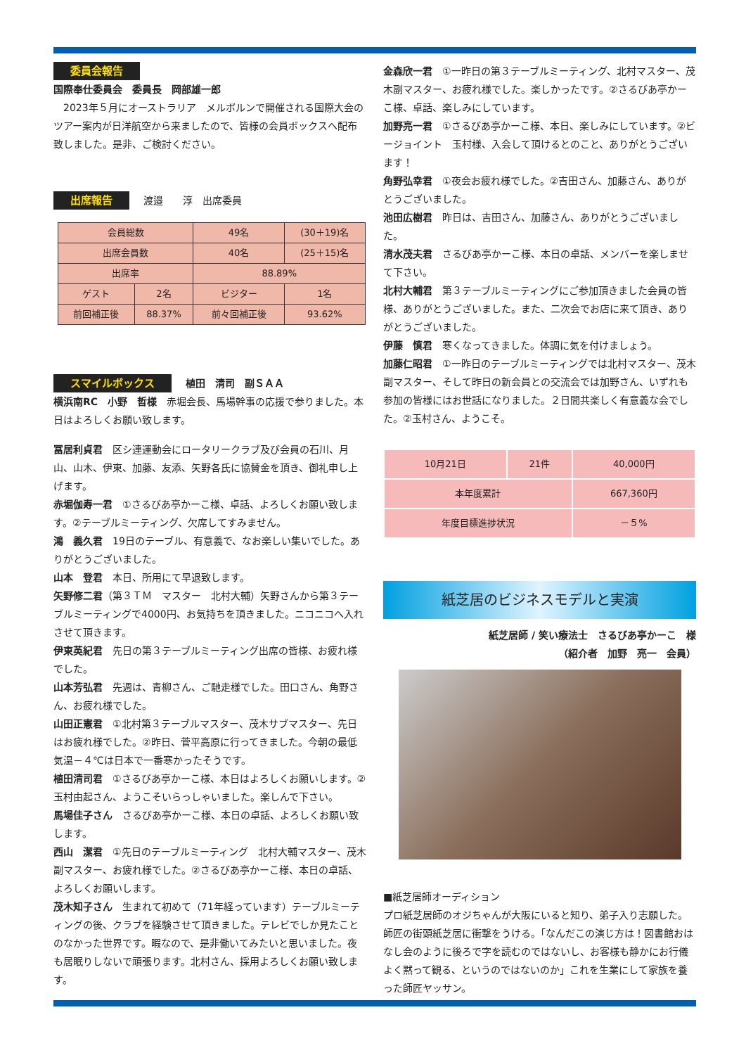委員会報告
国際奉仕委員会　委員長　岡部雄一郎
　2023年５月にオーストラリア　メルボルンで開催される国際大会のツアー案内が日洋航空から来ましたので、皆様の会員ボックスへ配布致しました。是非、ご検討ください。
出席報告 渡邉　　淳　出席委員
| 会員総数 | | 49名 | (30＋19)名 |
| 出席会員数 | | 40名 | (25＋15)名 |
| 出席率 | | 88.89% | |
| ゲスト | 2名 | ビジター | 1名 |
| 前回補正後 | 88.37% | 前々回補正後 | 93.62% |
スマイルボックス 植田　清司　副ＳＡＡ
横浜南RC　小野　哲様　赤堀会長、馬場幹事の応援で参りました。本日はよろしくお願い致します。
冨居利貞君　区シ連運動会にロータリークラブ及び会員の石川、月山、山木、伊東、加藤、友添、矢野各氏に協賛金を頂き、御礼申し上げます。
赤堀伽寿一君　①さるびあ亭かーこ様、卓話、よろしくお願い致します。②テーブルミーティング、欠席してすみません。
鴻　義久君　19日のテーブル、有意義で、なお楽しい集いでした。ありがとうございました。
山本　登君　本日、所用にて早退致します。
矢野修二君（第３ＴＭ　マスター　北村大輔）矢野さんから第３テーブルミーティングで4000円、お気持ちを頂きました。ニコニコへ入れさせて頂きます。
伊東英紀君　先日の第３テーブルミーティング出席の皆様、お疲れ様でした。
山本芳弘君　先週は、青柳さん、ご馳走様でした。田口さん、角野さん、お疲れ様でした。
山田正憲君　①北村第３テーブルマスター、茂木サブマスター、先日はお疲れ様でした。②昨日、菅平高原に行ってきました。今朝の最低気温－４℃は日本で一番寒かったそうです。
植田清司君　①さるびあ亭かーこ様、本日はよろしくお願いします。②玉村由起さん、ようこそいらっしゃいました。楽しんで下さい。
馬場佳子さん　さるびあ亭かーこ様、本日の卓話、よろしくお願い致します。
西山　潔君　①先日のテーブルミーティング　北村大輔マスター、茂木副マスター、お疲れ様でした。②さるびあ亭かーこ様、本日の卓話、よろしくお願いします。
茂木知子さん　生まれて初めて（71年経っています）テーブルミーティングの後、クラブを経験させて頂きました。テレビでしか見たことのなかった世界です。暇なので、是非働いてみたいと思いました。夜も居眠りしないで頑張ります。北村さん、採用よろしくお願い致します。
金森欣一君　①一昨日の第３テーブルミーティング、北村マスター、茂木副マスター、お疲れ様でした。楽しかったです。②さるびあ亭かーこ様、卓話、楽しみにしています。
加野亮一君　①さるびあ亭かーこ様、本日、楽しみにしています。②ビージョイント　玉村様、入会して頂けるとのこと、ありがとうございます！
角野弘幸君　①夜会お疲れ様でした。②吉田さん、加藤さん、ありがとうございました。
池田広樹君　昨日は、吉田さん、加藤さん、ありがとうございました。
清水茂夫君　さるびあ亭かーこ様、本日の卓話、メンバーを楽しませて下さい。
北村大輔君　第３テーブルミーティングにご参加頂きました会員の皆様、ありがとうございました。また、二次会でお店に来て頂き、ありがとうございました。
伊藤　慎君　寒くなってきました。体調に気を付けましょう。
加藤仁昭君　①一昨日のテーブルミーティングでは北村マスター、茂木副マスター、そして昨日の新会員との交流会では加野さん、いずれも参加の皆様にはお世話になりました。２日間共楽しく有意義な会でした。②玉村さん、ようこそ。
| 10月21日 | 21件 | 40,000円 |
| 本年度累計 | | 667,360円 |
| 年度目標進捗状況 | | －５% |
紙芝居のビジネスモデルと実演
紙芝居師 / 笑い療法士　さるびあ亭かーこ　様
（紹介者　加野　亮一　会員）
■紙芝居師オーディション
プロ紙芝居師のオジちゃんが大阪にいると知り、弟子入り志願した。師匠の街頭紙芝居に衝撃をうける。「なんだこの演じ方は！図書館おはなし会のように後ろで字を読むのではないし、お客様も静かにお行儀よく黙って観る、というのではないのか」これを生業にして家族を養った師匠ヤッサン。